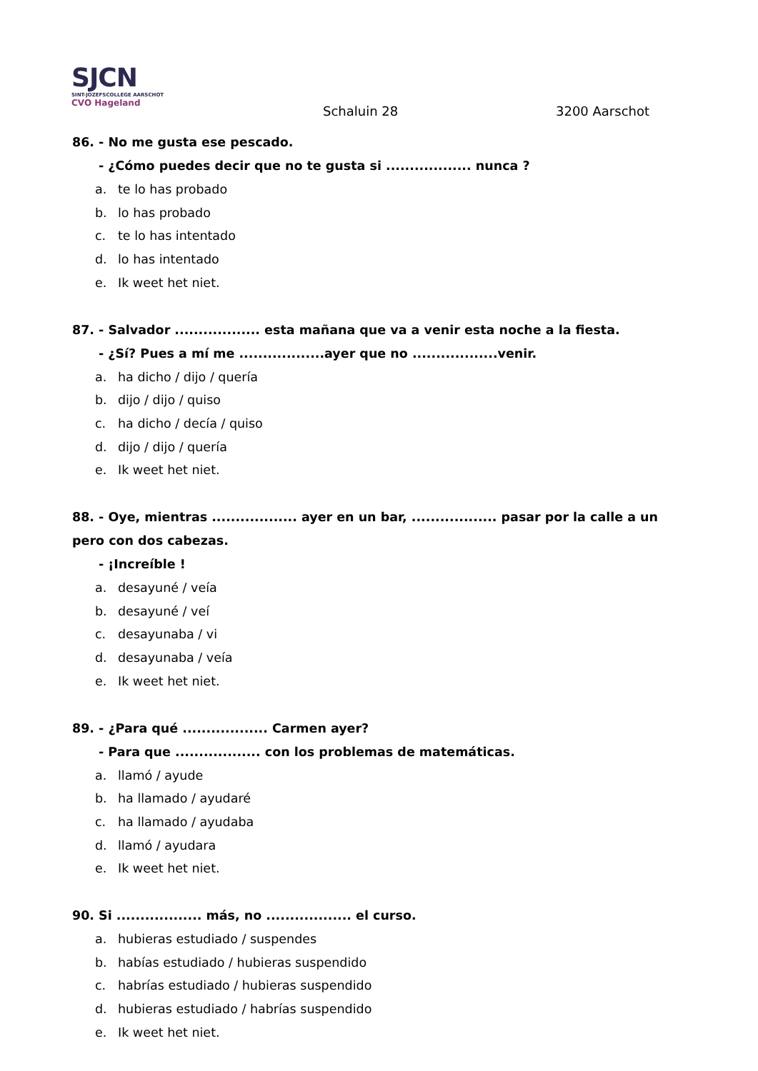SJCN
SINT-JOZEFSCOLLEGE AARSCHOT
CVO Hageland
Schaluin 28 3200 Aarschot
86. - No me gusta ese pescado.
- ¿Cómo puedes decir que no te gusta si .................. nunca ?
a. te lo has probado
b. lo has probado
c. te lo has intentado
d. lo has intentado
e. Ik weet het niet.
87. - Salvador .................. esta mañana que va a venir esta noche a la fiesta.
- ¿Sí? Pues a mí me ..................ayer que no ..................venir.
a. ha dicho / dijo / quería
b. dijo / dijo / quiso
c. ha dicho / decía / quiso
d. dijo / dijo / quería
e. Ik weet het niet.
88. - Oye, mientras .................. ayer en un bar, .................. pasar por la calle a un pero con dos cabezas.
- ¡Increíble !
a. desayuné / veía
b. desayuné / veí
c. desayunaba / vi
d. desayunaba / veía
e. Ik weet het niet.
89. - ¿Para qué .................. Carmen ayer?
- Para que .................. con los problemas de matemáticas.
a. llamó / ayude
b. ha llamado / ayudaré
c. ha llamado / ayudaba
d. llamó / ayudara
e. Ik weet het niet.
90. Si .................. más, no .................. el curso.
a. hubieras estudiado / suspendes
b. habías estudiado / hubieras suspendido
c. habrías estudiado / hubieras suspendido
d. hubieras estudiado / habrías suspendido
e. Ik weet het niet.